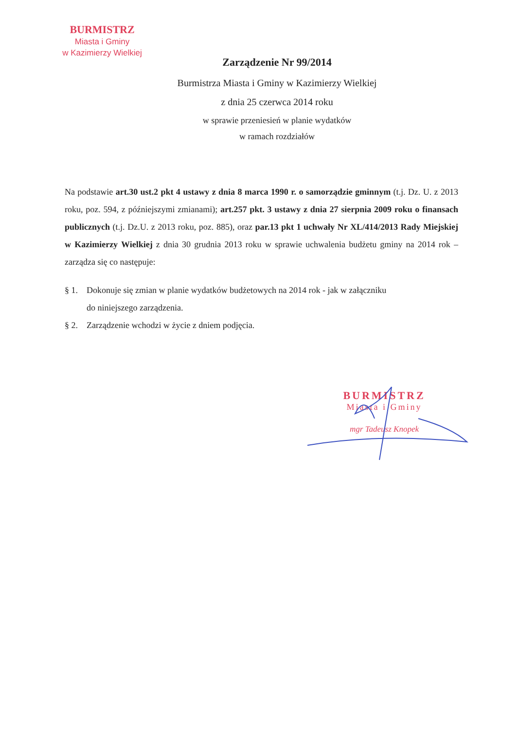BURMISTRZ
Miasta i Gminy
w Kazimierzy Wielkiej
Zarządzenie Nr 99/2014
Burmistrza Miasta i Gminy w Kazimierzy Wielkiej
z dnia 25 czerwca 2014 roku
w sprawie przeniesień w planie wydatków
w ramach rozdziałów
Na podstawie art.30 ust.2 pkt 4 ustawy z dnia 8 marca 1990 r. o samorządzie gminnym (t.j. Dz. U. z 2013 roku, poz. 594, z późniejszymi zmianami); art.257 pkt. 3 ustawy z dnia 27 sierpnia 2009 roku o finansach publicznych (t.j. Dz.U. z 2013 roku, poz. 885), oraz par.13 pkt 1 uchwały Nr XL/414/2013 Rady Miejskiej w Kazimierzy Wielkiej z dnia 30 grudnia 2013 roku w sprawie uchwalenia budżetu gminy na 2014 rok – zarządza się co następuje:
§ 1. Dokonuje się zmian w planie wydatków budżetowych na 2014 rok - jak w załączniku
do niniejszego zarządzenia.
§ 2. Zarządzenie wchodzi w życie z dniem podjęcia.
BURMISTRZ
Miasta i Gminy
mgr Tadeusz Knopek